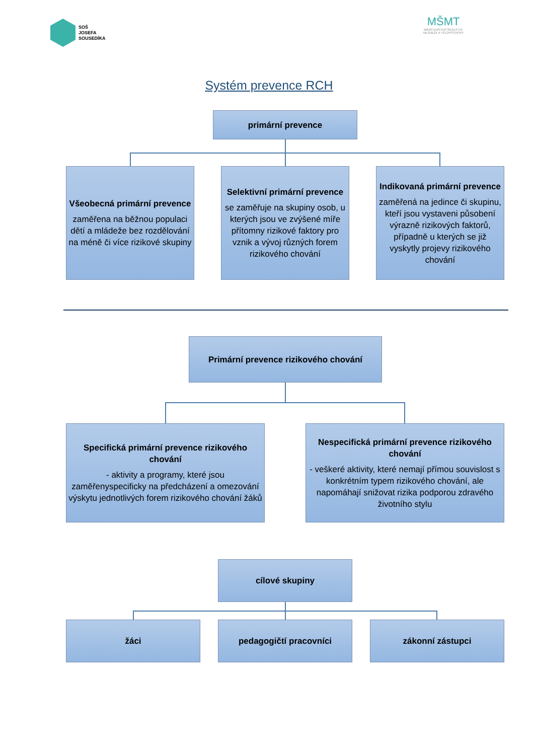SOŠ
JOSEFA
SOUSEDÍKA
MŠMT
MINISTERSTVO ŠKOLSTVÍ,
MLÁDEŽE A TĚLOVÝCHOVY
Systém prevence RCH
primární prevence
Všeobecná primární prevence
zaměřena na běžnou populaci dětí a mládeže bez rozdělování na méně či více rizikové skupiny
Selektivní primární prevence
se zaměřuje na skupiny osob, u kterých jsou ve zvýšené míře přítomny rizikové faktory pro vznik a vývoj různých forem rizikového chování
Indikovaná primární prevence
zaměřená na jedince či skupinu, kteří jsou vystaveni působení výrazně rizikových faktorů, případně u kterých se již vyskytly projevy rizikového chování
Primární prevence rizikového chování
Specifická primární prevence rizikového chování
- aktivity a programy, které jsou zaměřenyspecificky na předcházení a omezování výskytu jednotlivých forem rizikového chování žáků
Nespecifická primární prevence rizikového chování
- veškeré aktivity, které nemají přímou souvislost s konkrétním typem rizikového chování, ale napomáhají snižovat rizika podporou zdravého životního stylu
cílové skupiny
žáci pedagogičtí pracovníci zákonní zástupci